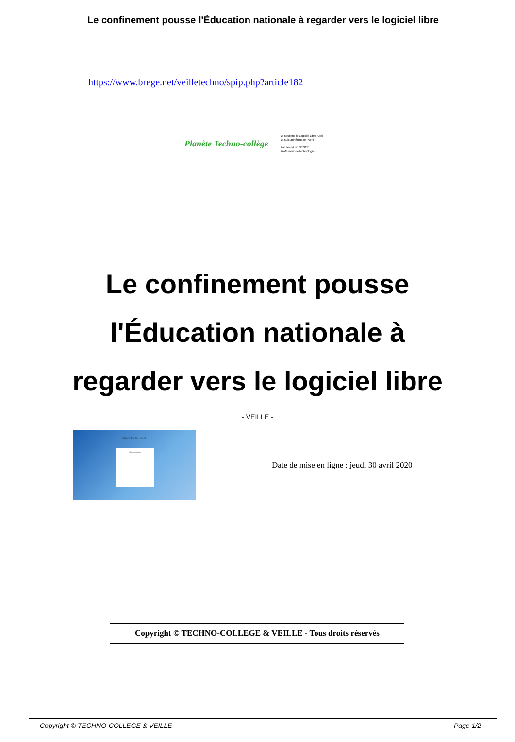Le confinement pousse l'Éducation nationale à regarder vers le logiciel libre
https://www.brege.net/veilletechno/spip.php?article182
Planète Techno-collège
Je soutiens le Logiciel Libre April
Je suis adhérent de l'April !
Par Jean-Luc GENET
Professeur de technologie
Le confinement pousse l'Éducation nationale à regarder vers le logiciel libre
- VEILLE -
SERVICES EN LIGNE
Connexion
Date de mise en ligne : jeudi 30 avril 2020
Copyright © TECHNO-COLLEGE & VEILLE - Tous droits réservés
Copyright © TECHNO-COLLEGE & VEILLE Page 1/2